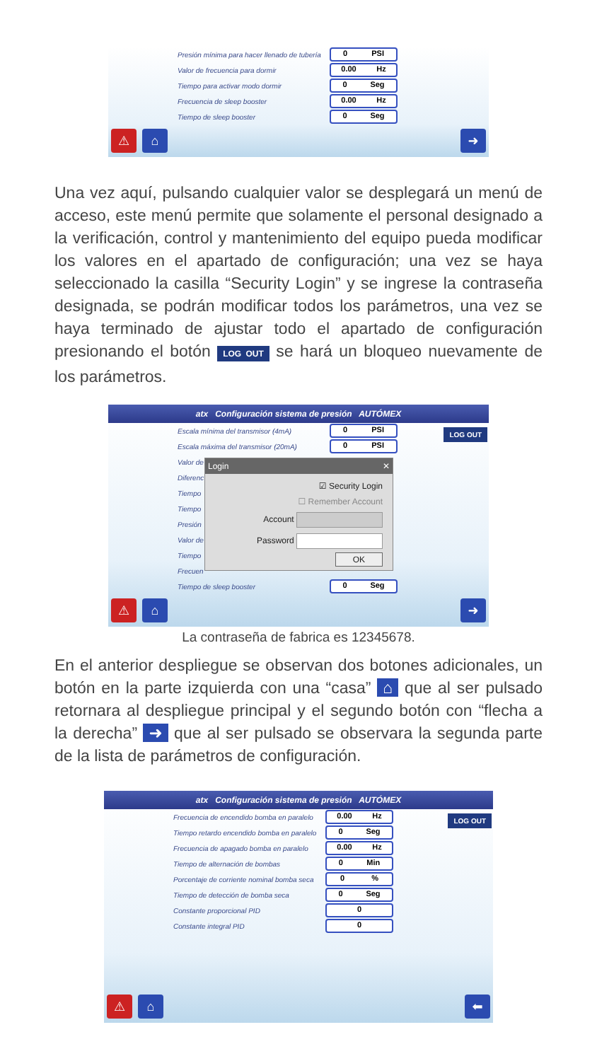Presión mínima para hacer llenado de tubería 0 PSI
Valor de frecuencia para dormir 0.00 Hz
Tiempo para activar modo dormir 0 Seg
Frecuencia de sleep booster 0.00 Hz
Tiempo de sleep booster 0 Seg
⚠ ⌂ ➜
Una vez aquí, pulsando cualquier valor se desplegará un menú de acceso, este menú permite que solamente el personal designado a la verificación, control y mantenimiento del equipo pueda modificar los valores en el apartado de configuración; una vez se haya seleccionado la casilla “Security Login” y se ingrese la contraseña designada, se podrán modificar todos los parámetros, una vez se haya terminado de ajustar todo el apartado de configuración presionando el botón LOG OUT se hará un bloqueo nuevamente de los parámetros.
atx Configuración sistema de presión AUTÓMEX
LOG OUT
Escala mínima del transmisor (4mA) 0 PSI
Escala máxima del transmisor (20mA) 0 PSI
Valor de
Diferenc
Tiempo
Tiempo
Presión
Valor de
Tiempo
Frecuen
Tiempo de sleep booster 0 Seg
⚠ ⌂ ➜
Login ✕
☑ Security Login
☐ Remember Account
Account
Password
OK
La contraseña de fabrica es 12345678.
En el anterior despliegue se observan dos botones adicionales, un botón en la parte izquierda con una “casa” ⌂ que al ser pulsado retornara al despliegue principal y el segundo botón con “flecha a la derecha” ➜ que al ser pulsado se observara la segunda parte de la lista de parámetros de configuración.
atx Configuración sistema de presión AUTÓMEX
LOG OUT
Frecuencia de encendido bomba en paralelo 0.00 Hz
Tiempo retardo encendido bomba en paralelo 0 Seg
Frecuencia de apagado bomba en paralelo 0.00 Hz
Tiempo de alternación de bombas 0 Min
Porcentaje de corriente nominal bomba seca 0%
Tiempo de detección de bomba seca 0 Seg
Constante proporcional PID 0
Constante integral PID 0
⚠ ⌂ ⬅